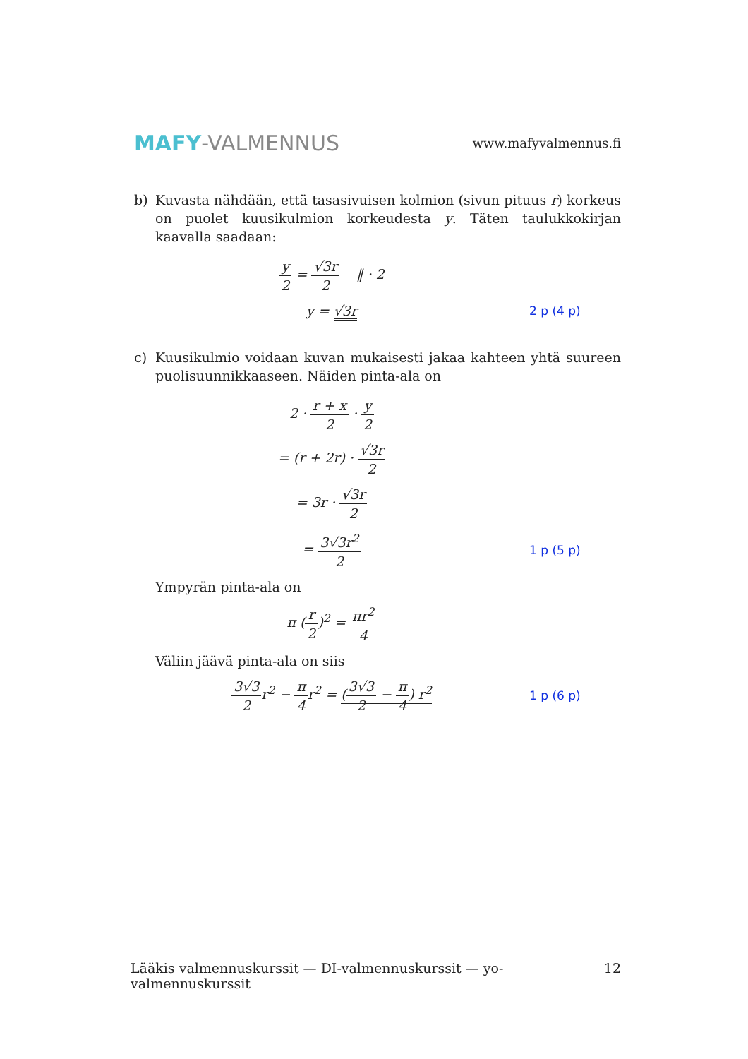MAFY-VALMENNUS
www.mafyvalmennus.fi
b) Kuvasta nähdään, että tasasivuisen kolmion (sivun pituus r) korkeus on puolet kuusikulmion korkeudesta y. Täten taulukkokirjan kaavalla saadaan:
y 2 = √3r 2 ‖ · 2
y = √3r 2 p (4 p)
c) Kuusikulmio voidaan kuvan mukaisesti jakaa kahteen yhtä suureen puolisuunnikkaaseen. Näiden pinta-ala on
2 · r + x 2 · y 2
= (r + 2r) · √3r 2
= 3r · √3r 2
= 3√3r<sup>2</sup> 2 1 p (5 p)
Ympyrän pinta-ala on
π (r 2)<sup>2</sup> = πr<sup>2</sup> 4
Väliin jäävä pinta-ala on siis
3√3 2r<sup>2</sup> − π 4r<sup>2</sup> = (3√3 2 − π 4) r<sup>2</sup>
1 p (6 p)
Lääkis valmennuskurssit — DI-valmennuskurssit — yo-valmennuskurssit 12